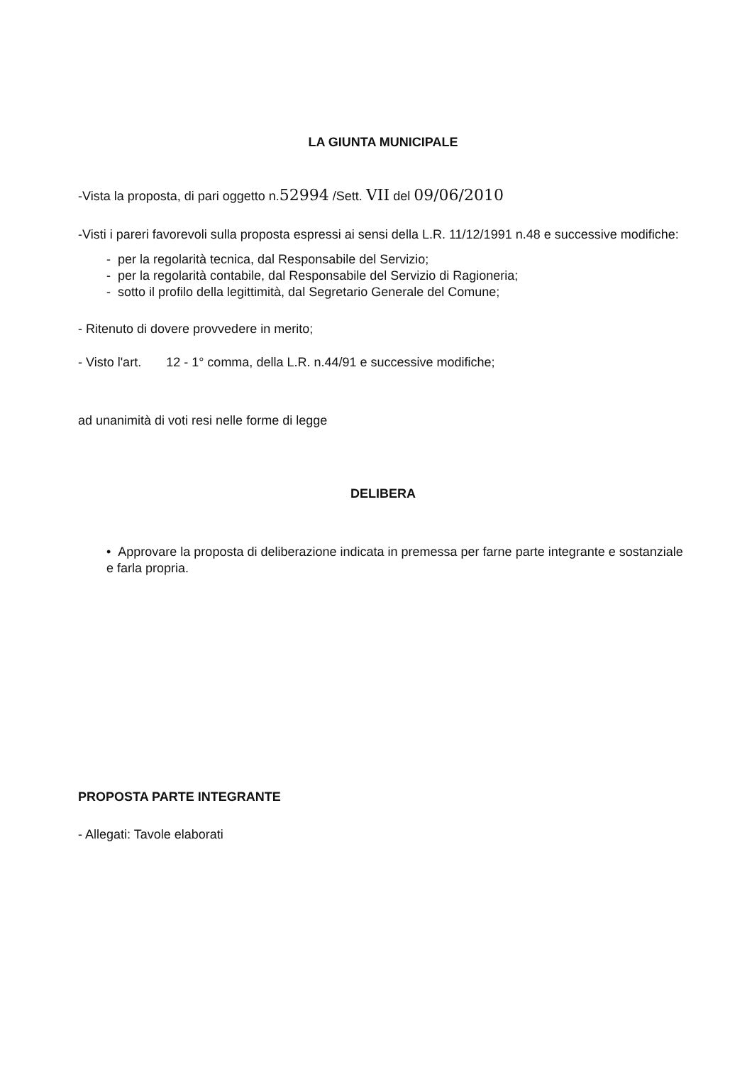LA GIUNTA MUNICIPALE
-Vista la proposta, di pari oggetto n.52994 /Sett. VII del 09/06/2010
-Visti i pareri favorevoli sulla proposta espressi ai sensi della L.R. 11/12/1991 n.48 e successive modifiche:
- per la regolarità tecnica, dal Responsabile del Servizio;
- per la regolarità contabile, dal Responsabile del Servizio di Ragioneria;
- sotto il profilo della legittimità, dal Segretario Generale del Comune;
- Ritenuto di dovere provvedere in merito;
- Visto l'art. 12 - 1° comma, della L.R. n.44/91 e successive modifiche;
ad unanimità di voti resi nelle forme di legge
DELIBERA
• Approvare la proposta di deliberazione indicata in premessa per farne parte integrante e sostanziale e farla propria.
PROPOSTA PARTE INTEGRANTE
- Allegati: Tavole elaborati